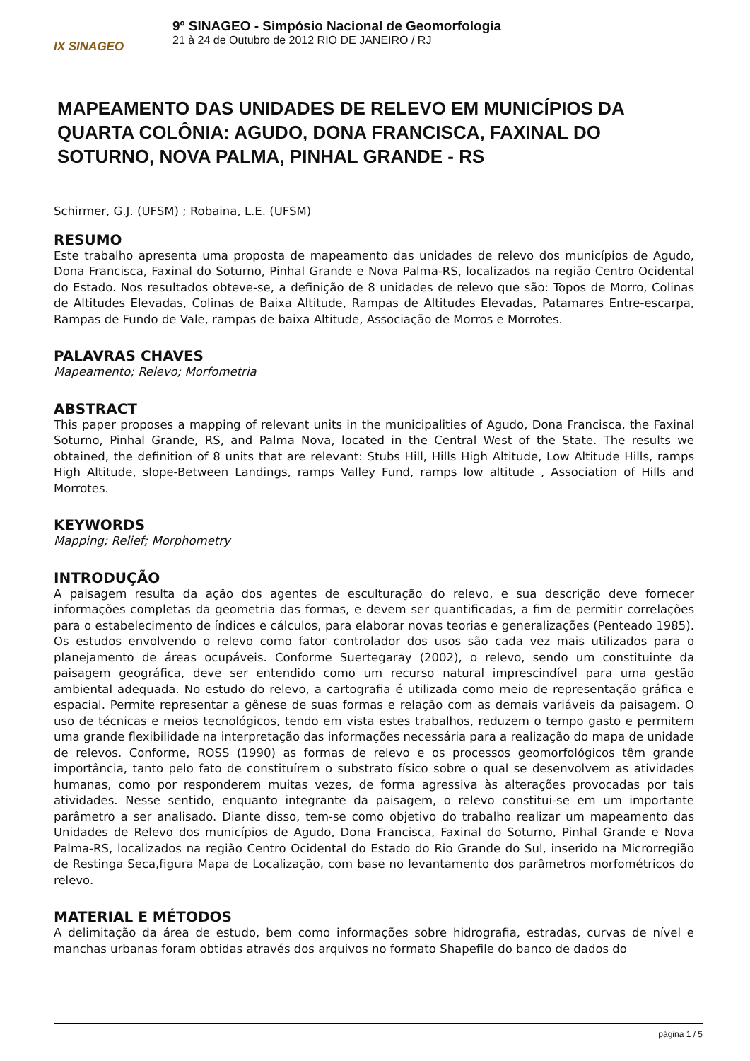IX SINAGEO
9º SINAGEO - Simpósio Nacional de Geomorfologia
21 à 24 de Outubro de 2012 RIO DE JANEIRO / RJ
MAPEAMENTO DAS UNIDADES DE RELEVO EM MUNICÍPIOS DA QUARTA COLÔNIA: AGUDO, DONA FRANCISCA, FAXINAL DO SOTURNO, NOVA PALMA, PINHAL GRANDE - RS
Schirmer, G.J. (UFSM) ; Robaina, L.E. (UFSM)
RESUMO
Este trabalho apresenta uma proposta de mapeamento das unidades de relevo dos municípios de Agudo, Dona Francisca, Faxinal do Soturno, Pinhal Grande e Nova Palma-RS, localizados na região Centro Ocidental do Estado. Nos resultados obteve-se, a definição de 8 unidades de relevo que são: Topos de Morro, Colinas de Altitudes Elevadas, Colinas de Baixa Altitude, Rampas de Altitudes Elevadas, Patamares Entre-escarpa, Rampas de Fundo de Vale, rampas de baixa Altitude, Associação de Morros e Morrotes.
PALAVRAS CHAVES
Mapeamento; Relevo; Morfometria
ABSTRACT
This paper proposes a mapping of relevant units in the municipalities of Agudo, Dona Francisca, the Faxinal Soturno, Pinhal Grande, RS, and Palma Nova, located in the Central West of the State. The results we obtained, the definition of 8 units that are relevant: Stubs Hill, Hills High Altitude, Low Altitude Hills, ramps High Altitude, slope-Between Landings, ramps Valley Fund, ramps low altitude , Association of Hills and Morrotes.
KEYWORDS
Mapping; Relief; Morphometry
INTRODUÇÃO
A paisagem resulta da ação dos agentes de esculturação do relevo, e sua descrição deve fornecer informações completas da geometria das formas, e devem ser quantificadas, a fim de permitir correlações para o estabelecimento de índices e cálculos, para elaborar novas teorias e generalizações (Penteado 1985). Os estudos envolvendo o relevo como fator controlador dos usos são cada vez mais utilizados para o planejamento de áreas ocupáveis. Conforme Suertegaray (2002), o relevo, sendo um constituinte da paisagem geográfica, deve ser entendido como um recurso natural imprescindível para uma gestão ambiental adequada. No estudo do relevo, a cartografia é utilizada como meio de representação gráfica e espacial. Permite representar a gênese de suas formas e relação com as demais variáveis da paisagem. O uso de técnicas e meios tecnológicos, tendo em vista estes trabalhos, reduzem o tempo gasto e permitem uma grande flexibilidade na interpretação das informações necessária para a realização do mapa de unidade de relevos. Conforme, ROSS (1990) as formas de relevo e os processos geomorfológicos têm grande importância, tanto pelo fato de constituírem o substrato físico sobre o qual se desenvolvem as atividades humanas, como por responderem muitas vezes, de forma agressiva às alterações provocadas por tais atividades. Nesse sentido, enquanto integrante da paisagem, o relevo constitui-se em um importante parâmetro a ser analisado. Diante disso, tem-se como objetivo do trabalho realizar um mapeamento das Unidades de Relevo dos municípios de Agudo, Dona Francisca, Faxinal do Soturno, Pinhal Grande e Nova Palma-RS, localizados na região Centro Ocidental do Estado do Rio Grande do Sul, inserido na Microrregião de Restinga Seca,figura Mapa de Localização, com base no levantamento dos parâmetros morfométricos do relevo.
MATERIAL E MÉTODOS
A delimitação da área de estudo, bem como informações sobre hidrografia, estradas, curvas de nível e manchas urbanas foram obtidas através dos arquivos no formato Shapefile do banco de dados do
página 1 / 5